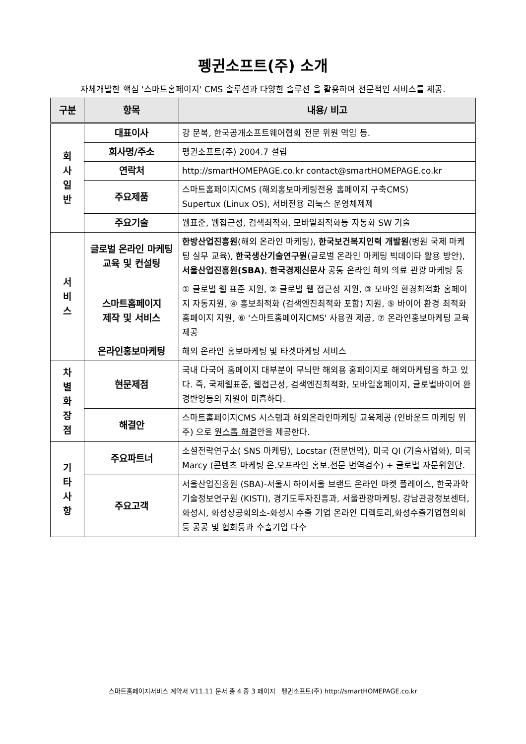펭귄소프트(주) 소개
자체개발한 핵심 '스마트홈페이지' CMS 솔루션과 다양한 솔루션 을 활용하여 전문적인 서비스를 제공.
| 구분 | 항목 | 내용/ 비고 |
| --- | --- | --- |
| 회 사 일 반 | 대표이사 | 강 문복, 한국공개소프트웨어협회 전문 위원 역임 등. |
| | 회사명/주소 | 펭귄소프트(주) 2004.7 설립 |
| | 연락처 | http://smartHOMEPAGE.co.kr contact@smartHOMEPAGE.co.kr |
| | 주요제품 | 스마트홈페이지CMS (해외홍보마케팅전용 홈페이지 구축CMS) Supertux (Linux OS), 서버전용 리눅스 운영체제제 |
| | 주요기술 | 웹표준, 웹접근성, 검색최적화, 모바일최적화등 자동화 SW 기술 |
| 서 비 스 | 글로벌 온라인 마케팅 교육 및 컨설팅 | 한방산업진흥원 (해외 온라인 마케팅), 한국보건복지인력 개발원 (병원 국제 마케팅 실무 교육), 한국생산기술연구원 (글로벌 온라인 마케팅 빅데이타 활용 방안), 서울산업진흥원(SBA) , 한국경제신문사 공동 온라인 해외 의료 관광 마케팅 등 |
| | 스마트홈페이지 제작 및 서비스 | ① 글로벌 웹 표준 지원, ② 글로벌 웹 접근성 지원, ③ 모바일 환경최적화 홈페이지 자동지원, ④ 홍보최적화 (검색엔진최적화 포함) 지원, ⑤ 바이어 환경 최적화홈페이지 지원, ⑥ '스마트홈페이지CMS' 사용권 제공, ⑦ 온라인홍보마케팅 교육제공 |
| | 온라인홍보마케팅 | 해외 온라인 홍보마케팅 및 타겟마케팅 서비스 |
| 차 별 화 장 점 | 현문제점 | 국내 다국어 홈페이지 대부분이 무늬만 해외용 홈페이지로 해외마케팅을 하고 있다. 즉, 국제웹표준, 웹접근성, 검색엔진최적화, 모바일홈페이지, 글로벌바이어 환경반영등의 지원이 미흡하다. |
| | 해결안 | 스마트홈페이지CMS 시스템과 해외온라인마케팅 교육제공 (인바운드 마케팅 위주) 으로 원스톱 해결 안을 제공한다. |
| 기 타 사 항 | 주요파트너 | 소셜전략연구소( SNS 마케팅), Locstar (전문번역), 미국 QI (기술사업화), 미국 Marcy (콘텐츠 마케팅 온.오프라인 홍보.전문 번역검수) + 글로벌 자문위원단. |
| | 주요고객 | 서울산업진흥원 (SBA)-서울시 하이서울 브랜드 온라인 마켓 플레이스, 한국과학기술정보연구원 (KISTI), 경기도투자진흥과, 서울관광마케팅, 강남관광정보센터,화성시, 화성상공회의소-화성시 수출 기업 온라인 디렉토리,화성수출기업협의회등 공공 및 협회등과 수출기업 다수 |
스마트홈페이지서비스 계약서 V11.11 문서 총 4 중 3 페이지 펭귄소프트(주) http://smartHOMEPAGE.co.kr